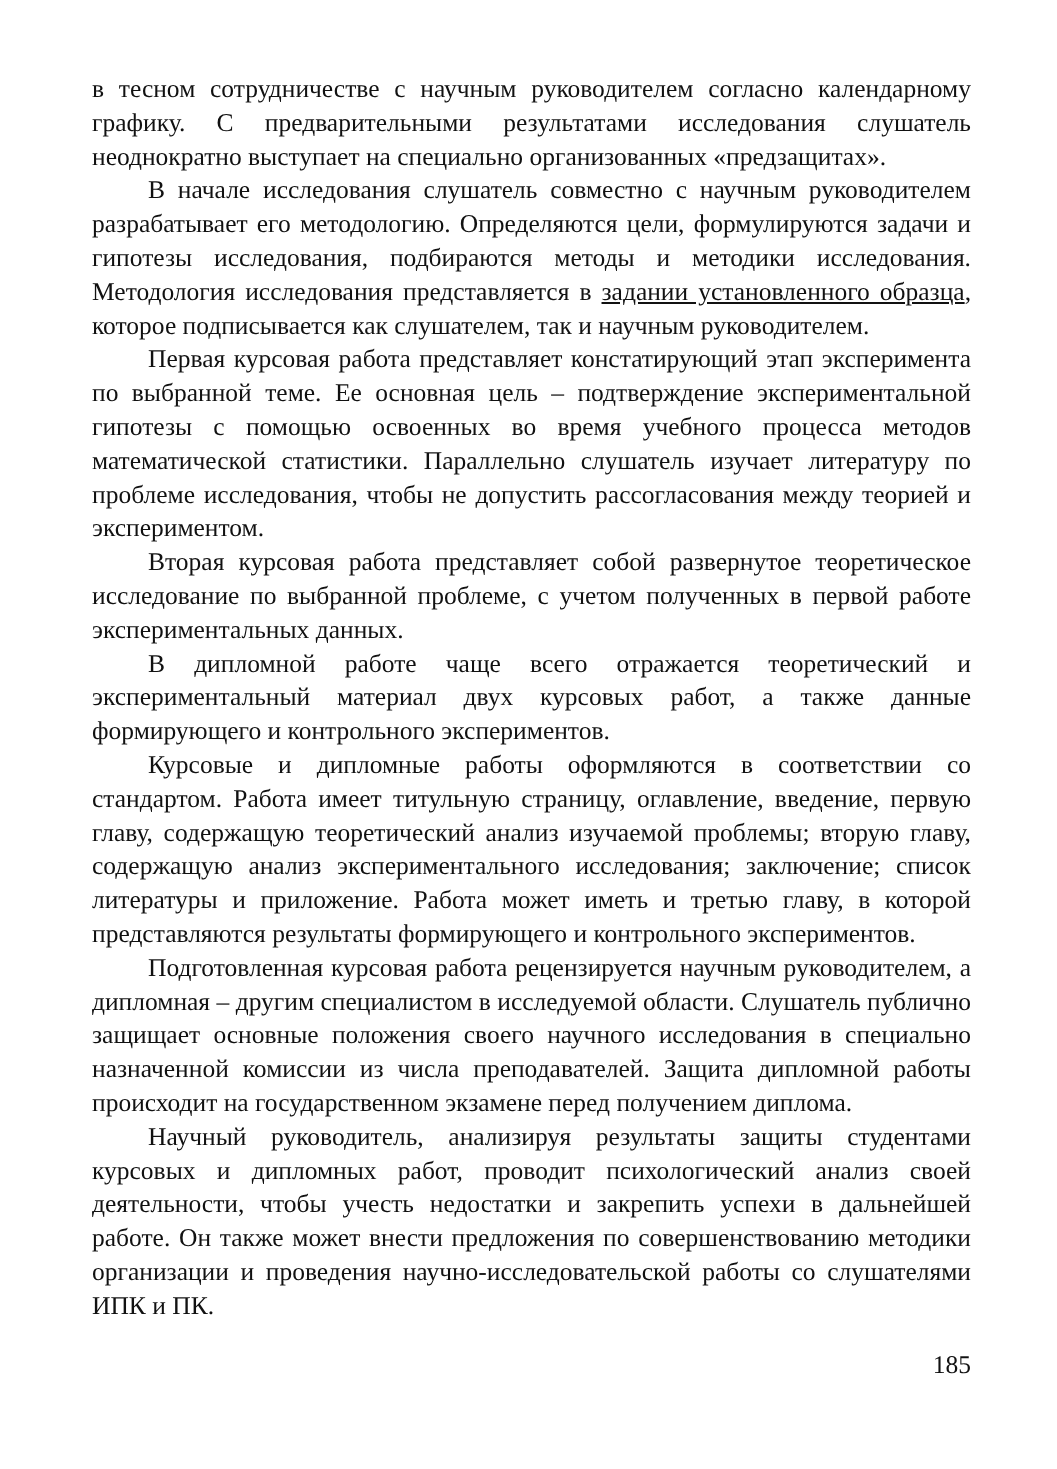в тесном сотрудничестве с научным руководителем согласно календарному графику. С предварительными результатами исследования слушатель неоднократно выступает на специально организованных «предзащитах».
В начале исследования слушатель совместно с научным руководителем разрабатывает его методологию. Определяются цели, формулируются задачи и гипотезы исследования, подбираются методы и методики исследования. Методология исследования представляется в задании установленного образца, которое подписывается как слушателем, так и научным руководителем.
Первая курсовая работа представляет констатирующий этап эксперимента по выбранной теме. Ее основная цель – подтверждение экспериментальной гипотезы с помощью освоенных во время учебного процесса методов математической статистики. Параллельно слушатель изучает литературу по проблеме исследования, чтобы не допустить рассогласования между теорией и экспериментом.
Вторая курсовая работа представляет собой развернутое теоретическое исследование по выбранной проблеме, с учетом полученных в первой работе экспериментальных данных.
В дипломной работе чаще всего отражается теоретический и экспериментальный материал двух курсовых работ, а также данные формирующего и контрольного экспериментов.
Курсовые и дипломные работы оформляются в соответствии со стандартом. Работа имеет титульную страницу, оглавление, введение, первую главу, содержащую теоретический анализ изучаемой проблемы; вторую главу, содержащую анализ экспериментального исследования; заключение; список литературы и приложение. Работа может иметь и третью главу, в которой представляются результаты формирующего и контрольного экспериментов.
Подготовленная курсовая работа рецензируется научным руководителем, а дипломная – другим специалистом в исследуемой области. Слушатель публично защищает основные положения своего научного исследования в специально назначенной комиссии из числа преподавателей. Защита дипломной работы происходит на государственном экзамене перед получением диплома.
Научный руководитель, анализируя результаты защиты студентами курсовых и дипломных работ, проводит психологический анализ своей деятельности, чтобы учесть недостатки и закрепить успехи в дальнейшей работе. Он также может внести предложения по совершенствованию методики организации и проведения научно-исследовательской работы со слушателями ИПК и ПК.
185